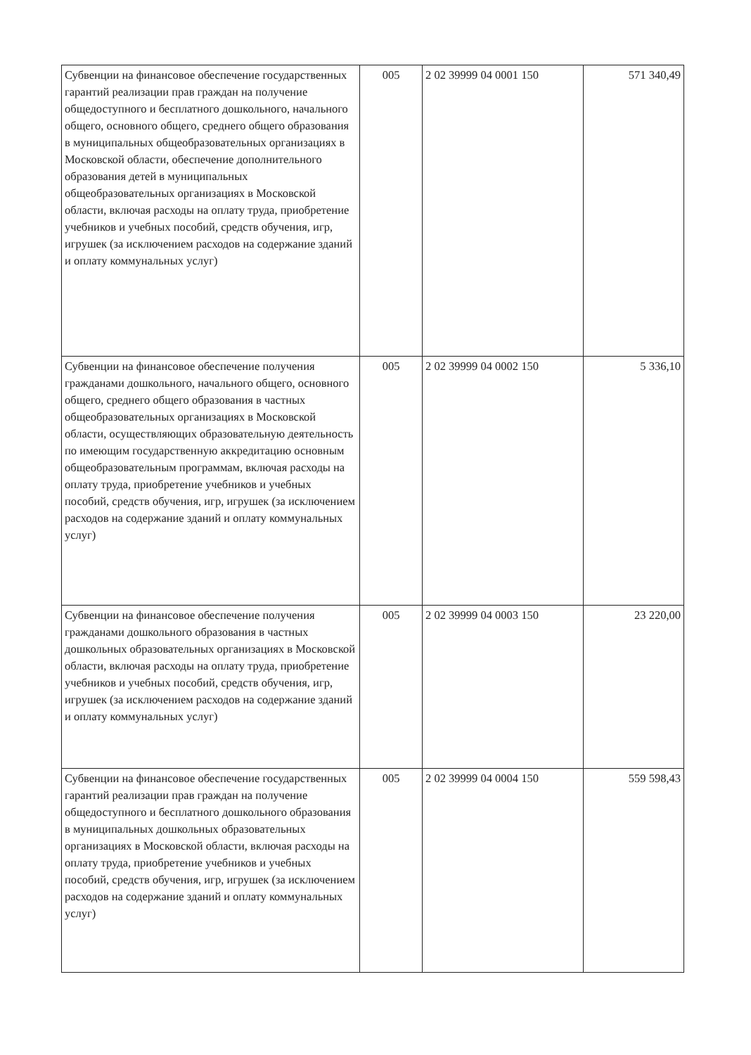| Субвенции на финансовое обеспечение государственных гарантий реализации прав граждан на получение общедоступного и бесплатного дошкольного, начального общего, основного общего, среднего общего образования в муниципальных общеобразовательных организациях в Московской области, обеспечение дополнительного образования детей в муниципальных общеобразовательных организациях в Московской области, включая расходы на оплату труда, приобретение учебников и учебных пособий, средств обучения, игр, игрушек (за исключением расходов на содержание зданий и оплату коммунальных услуг) | 005 | 2 02 39999 04 0001 150 | 571 340,49 |
| Субвенции на финансовое обеспечение получения гражданами дошкольного, начального общего, основного общего, среднего общего образования в частных общеобразовательных организациях в Московской области, осуществляющих образовательную деятельность по имеющим государственную аккредитацию основным общеобразовательным программам, включая расходы на оплату труда, приобретение учебников и учебных пособий, средств обучения, игр, игрушек (за исключением расходов на содержание зданий и оплату коммунальных услуг) | 005 | 2 02 39999 04 0002 150 | 5 336,10 |
| Субвенции на финансовое обеспечение получения гражданами дошкольного образования в частных дошкольных образовательных организациях в Московской области, включая расходы на оплату труда, приобретение учебников и учебных пособий, средств обучения, игр, игрушек (за исключением расходов на содержание зданий и оплату коммунальных услуг) | 005 | 2 02 39999 04 0003 150 | 23 220,00 |
| Субвенции на финансовое обеспечение государственных гарантий реализации прав граждан на получение общедоступного и бесплатного дошкольного образования в муниципальных дошкольных образовательных организациях в Московской области, включая расходы на оплату труда, приобретение учебников и учебных пособий, средств обучения, игр, игрушек (за исключением расходов на содержание зданий и оплату коммунальных услуг) | 005 | 2 02 39999 04 0004 150 | 559 598,43 |